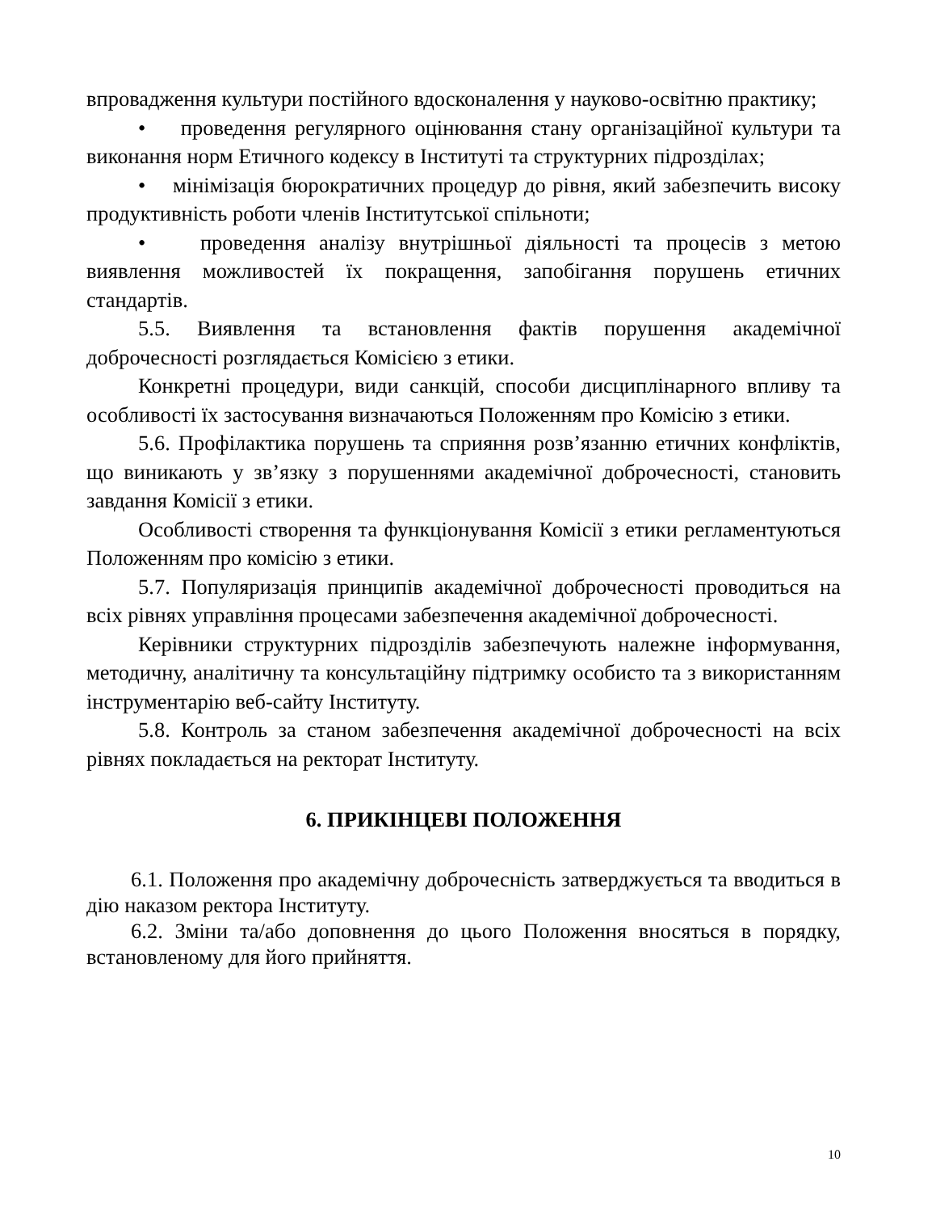впровадження культури постійного вдосконалення у науково-освітню практику;
• проведення регулярного оцінювання стану організаційної культури та виконання норм Етичного кодексу в Інституті та структурних підрозділах;
• мінімізація бюрократичних процедур до рівня, який забезпечить високу продуктивність роботи членів Інститутської спільноти;
• проведення аналізу внутрішньої діяльності та процесів з метою виявлення можливостей їх покращення, запобігання порушень етичних стандартів.
5.5. Виявлення та встановлення фактів порушення академічної доброчесності розглядається Комісією з етики.
Конкретні процедури, види санкцій, способи дисциплінарного впливу та особливості їх застосування визначаються Положенням про Комісію з етики.
5.6. Профілактика порушень та сприяння розв’язанню етичних конфліктів, що виникають у зв’язку з порушеннями академічної доброчесності, становить завдання Комісії з етики.
Особливості створення та функціонування Комісії з етики регламентуються Положенням про комісію з етики.
5.7. Популяризація принципів академічної доброчесності проводиться на всіх рівнях управління процесами забезпечення академічної доброчесності.
Керівники структурних підрозділів забезпечують належне інформування, методичну, аналітичну та консультаційну підтримку особисто та з використанням інструментарію веб-сайту Інституту.
5.8. Контроль за станом забезпечення академічної доброчесності на всіх рівнях покладається на ректорат Інституту.
6. ПРИКІНЦЕВІ ПОЛОЖЕННЯ
6.1. Положення про академічну доброчесність затверджується та вводиться в дію наказом ректора Інституту.
6.2. Зміни та/або доповнення до цього Положення вносяться в порядку, встановленому для його прийняття.
10